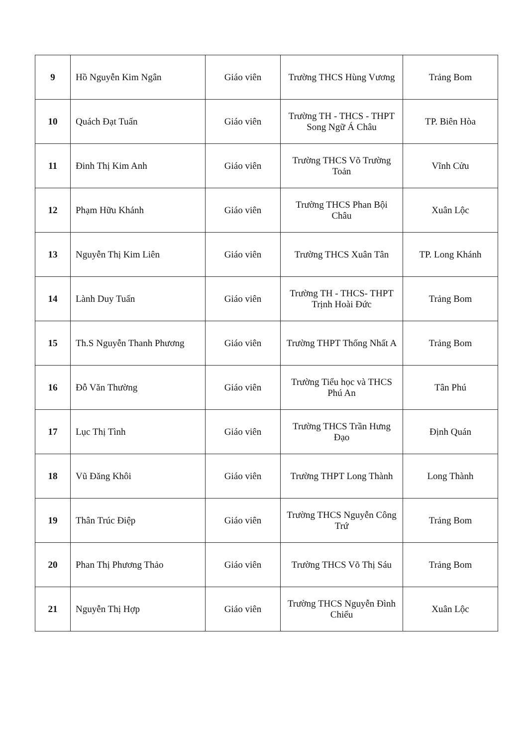| 9 | Hồ Nguyễn Kim Ngân | Giáo viên | Trường THCS Hùng Vương | Trảng Bom |
| 10 | Quách Đạt Tuấn | Giáo viên | Trường TH - THCS - THPT Song Ngữ Á Châu | TP. Biên Hòa |
| 11 | Đinh Thị Kim Anh | Giáo viên | Trường THCS Võ Trường Toản | Vĩnh Cửu |
| 12 | Phạm Hữu Khánh | Giáo viên | Trường THCS Phan Bội Châu | Xuân Lộc |
| 13 | Nguyễn Thị Kim Liên | Giáo viên | Trường THCS Xuân Tân | TP. Long Khánh |
| 14 | Lành Duy Tuấn | Giáo viên | Trường TH - THCS- THPT Trịnh Hoài Đức | Trảng Bom |
| 15 | Th.S Nguyễn Thanh Phương | Giáo viên | Trường THPT Thống Nhất A | Trảng Bom |
| 16 | Đỗ Văn Thường | Giáo viên | Trường Tiểu học và THCS Phú An | Tân Phú |
| 17 | Lục Thị Tình | Giáo viên | Trường THCS Trần Hưng Đạo | Định Quán |
| 18 | Vũ Đăng Khôi | Giáo viên | Trường THPT Long Thành | Long Thành |
| 19 | Thân Trúc Điệp | Giáo viên | Trường THCS Nguyễn Công Trứ | Trảng Bom |
| 20 | Phan Thị Phương Thảo | Giáo viên | Trường THCS Võ Thị Sáu | Trảng Bom |
| 21 | Nguyễn Thị Hợp | Giáo viên | Trường THCS Nguyễn Đình Chiểu | Xuân Lộc |